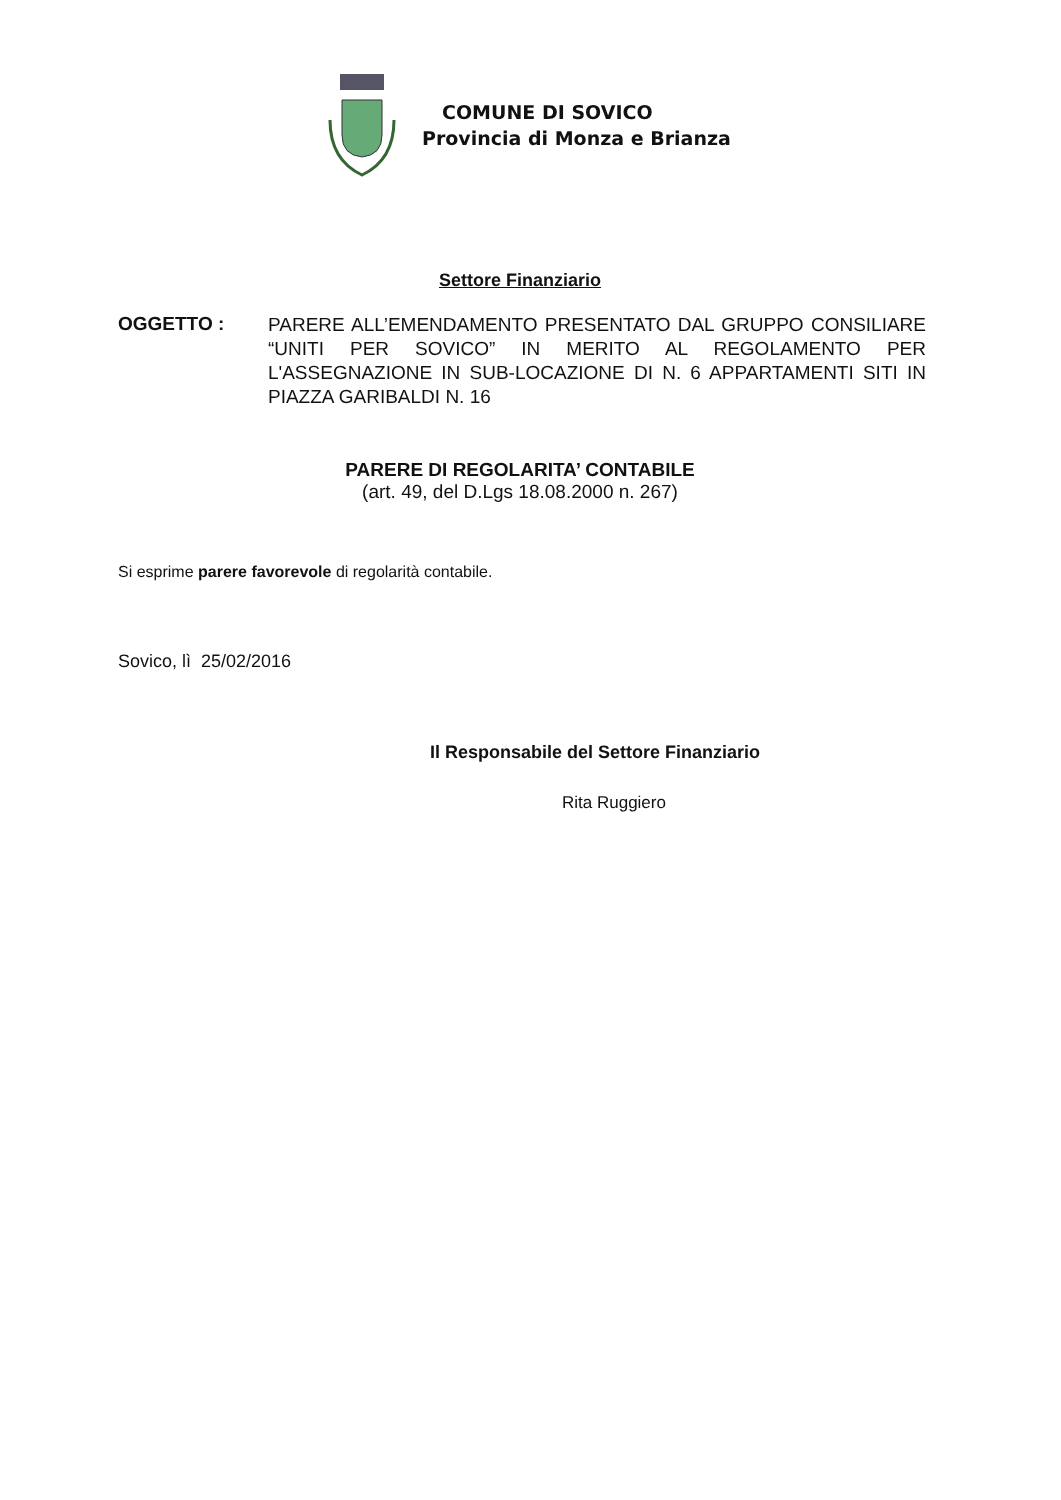COMUNE DI SOVICO
Provincia di Monza e Brianza
Settore Finanziario
OGGETTO :
PARERE ALL’EMENDAMENTO PRESENTATO DAL GRUPPO CONSILIARE “UNITI PER SOVICO” IN MERITO AL REGOLAMENTO PER L'ASSEGNAZIONE IN SUB-LOCAZIONE DI N. 6 APPARTAMENTI SITI IN PIAZZA GARIBALDI N. 16
PARERE DI REGOLARITA’ CONTABILE
(art. 49, del D.Lgs 18.08.2000 n. 267)
Si esprime parere favorevole di regolarità contabile.
Sovico, lì 25/02/2016
Il Responsabile del Settore Finanziario
Rita Ruggiero